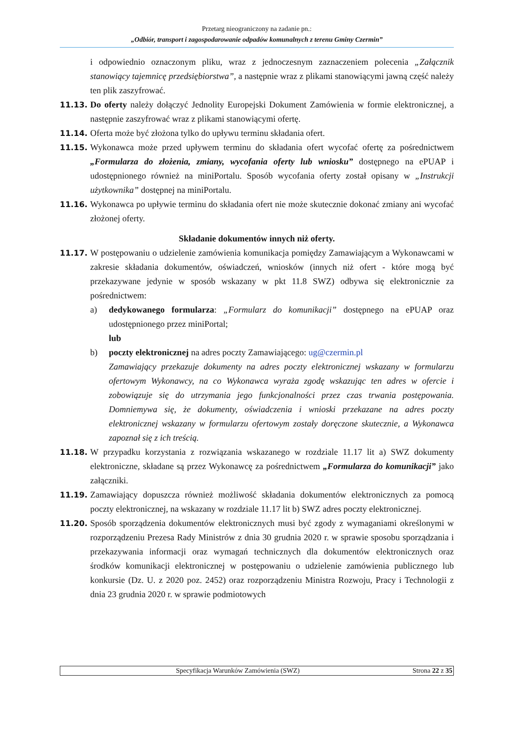Przetarg nieograniczony na zadanie pn.:
„Odbiór, transport i zagospodarowanie odpadów komunalnych z terenu Gminy Czermin”
i odpowiednio oznaczonym pliku, wraz z jednoczesnym zaznaczeniem polecenia „Załącznik stanowiący tajemnicę przedsiębiorstwa”, a następnie wraz z plikami stanowiącymi jawną część należy ten plik zaszyfrować.
11.13. Do oferty należy dołączyć Jednolity Europejski Dokument Zamówienia w formie elektronicznej, a następnie zaszyfrować wraz z plikami stanowiącymi ofertę.
11.14. Oferta może być złożona tylko do upływu terminu składania ofert.
11.15. Wykonawca może przed upływem terminu do składania ofert wycofać ofertę za pośrednictwem „Formularza do złożenia, zmiany, wycofania oferty lub wniosku” dostępnego na ePUAP i udostępnionego również na miniPortalu. Sposób wycofania oferty został opisany w „Instrukcji użytkownika” dostępnej na miniPortalu.
11.16. Wykonawca po upływie terminu do składania ofert nie może skutecznie dokonać zmiany ani wycofać złożonej oferty.
Składanie dokumentów innych niż oferty.
11.17. W postępowaniu o udzielenie zamówienia komunikacja pomiędzy Zamawiającym a Wykonawcami w zakresie składania dokumentów, oświadczeń, wniosków (innych niż ofert - które mogą być przekazywane jedynie w sposób wskazany w pkt 11.8 SWZ) odbywa się elektronicznie za pośrednictwem:
a) dedykowanego formularza: „Formularz do komunikacji” dostępnego na ePUAP oraz udostępnionego przez miniPortal;
lub
b) poczty elektronicznej na adres poczty Zamawiającego: ug@czermin.pl
Zamawiający przekazuje dokumenty na adres poczty elektronicznej wskazany w formularzu ofertowym Wykonawcy, na co Wykonawca wyraża zgodę wskazując ten adres w ofercie i zobowiązuje się do utrzymania jego funkcjonalności przez czas trwania postępowania. Domniemywa się, że dokumenty, oświadczenia i wnioski przekazane na adres poczty elektronicznej wskazany w formularzu ofertowym zostały doręczone skutecznie, a Wykonawca zapoznał się z ich treścią.
11.18. W przypadku korzystania z rozwiązania wskazanego w rozdziale 11.17 lit a) SWZ dokumenty elektroniczne, składane są przez Wykonawcę za pośrednictwem „Formularza do komunikacji” jako załączniki.
11.19. Zamawiający dopuszcza również możliwość składania dokumentów elektronicznych za pomocą poczty elektronicznej, na wskazany w rozdziale 11.17 lit b) SWZ adres poczty elektronicznej.
11.20. Sposób sporządzenia dokumentów elektronicznych musi być zgody z wymaganiami określonymi w rozporządzeniu Prezesa Rady Ministrów z dnia 30 grudnia 2020 r. w sprawie sposobu sporządzania i przekazywania informacji oraz wymagań technicznych dla dokumentów elektronicznych oraz środków komunikacji elektronicznej w postępowaniu o udzielenie zamówienia publicznego lub konkursie (Dz. U. z 2020 poz. 2452) oraz rozporządzeniu Ministra Rozwoju, Pracy i Technologii z dnia 23 grudnia 2020 r. w sprawie podmiotowych
Specyfikacja Warunków Zamówienia (SWZ) Strona 22 z 35